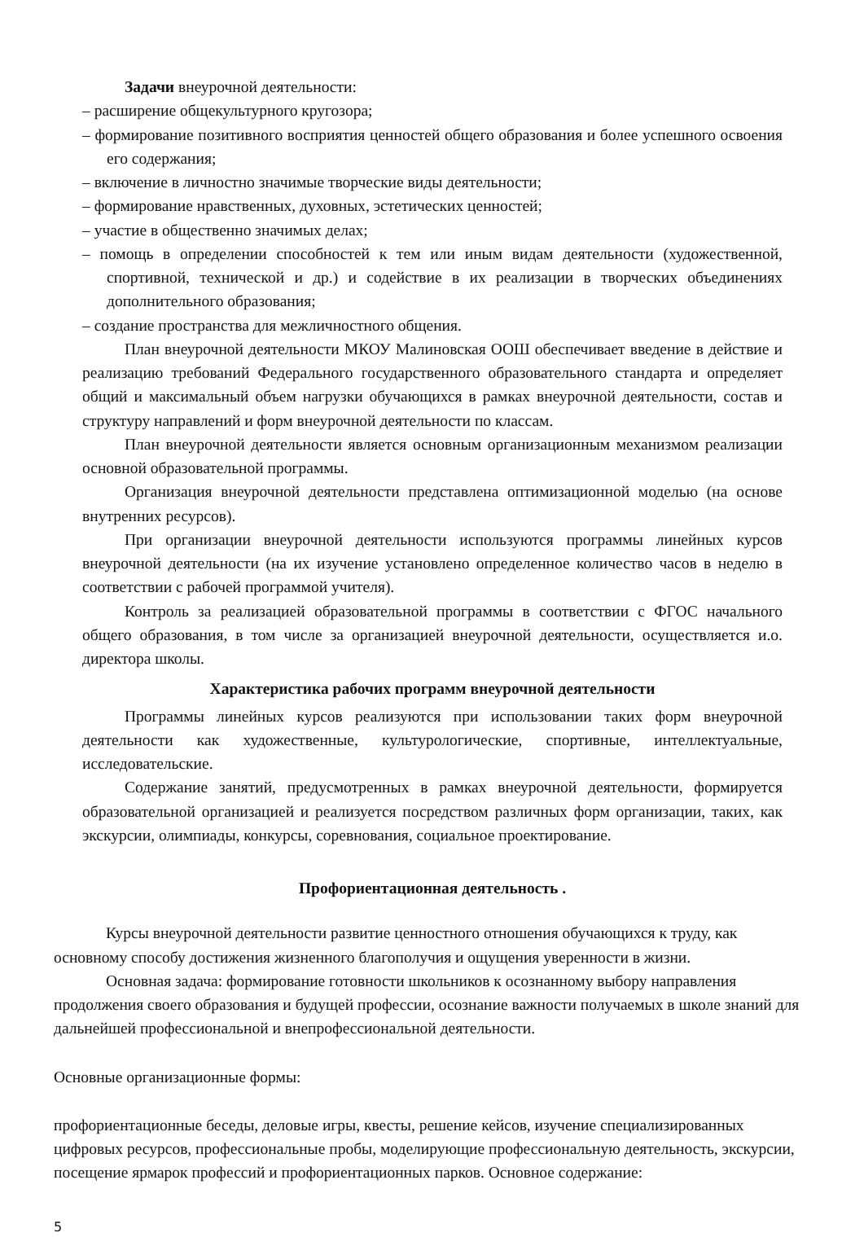Задачи внеурочной деятельности:
– расширение общекультурного кругозора;
– формирование позитивного восприятия ценностей общего образования и более успешного освоения его содержания;
– включение в личностно значимые творческие виды деятельности;
– формирование нравственных, духовных, эстетических ценностей;
– участие в общественно значимых делах;
– помощь в определении способностей к тем или иным видам деятельности (художественной, спортивной, технической и др.) и содействие в их реализации в творческих объединениях дополнительного образования;
– создание пространства для межличностного общения.
План внеурочной деятельности МКОУ Малиновская ООШ обеспечивает введение в действие и реализацию требований Федерального государственного образовательного стандарта и определяет общий и максимальный объем нагрузки обучающихся в рамках внеурочной деятельности, состав и структуру направлений и форм внеурочной деятельности по классам.
План внеурочной деятельности является основным организационным механизмом реализации основной образовательной программы.
Организация внеурочной деятельности представлена оптимизационной моделью (на основе внутренних ресурсов).
При организации внеурочной деятельности используются программы линейных курсов внеурочной деятельности (на их изучение установлено определенное количество часов в неделю в соответствии с рабочей программой учителя).
Контроль за реализацией образовательной программы в соответствии с ФГОС начального общего образования, в том числе за организацией внеурочной деятельности, осуществляется и.о. директора школы.
Характеристика рабочих программ внеурочной деятельности
Программы линейных курсов реализуются при использовании таких форм внеурочной деятельности как художественные, культурологические, спортивные, интеллектуальные, исследовательские.
Содержание занятий, предусмотренных в рамках внеурочной деятельности, формируется образовательной организацией и реализуется посредством различных форм организации, таких, как экскурсии, олимпиады, конкурсы, соревнования, социальное проектирование.
Профориентационная деятельность .
Курсы внеурочной деятельности развитие ценностного отношения обучающихся к труду, как основному способу достижения жизненного благополучия и ощущения уверенности в жизни.
Основная задача: формирование готовности школьников к осознанному выбору направления продолжения своего образования и будущей профессии, осознание важности получаемых в школе знаний для дальнейшей профессиональной и внепрофессиональной деятельности.
Основные организационные формы:
профориентационные беседы, деловые игры, квесты, решение кейсов, изучение специализированных цифровых ресурсов, профессиональные пробы, моделирующие профессиональную деятельность, экскурсии, посещение ярмарок профессий и профориентационных парков. Основное содержание:
5